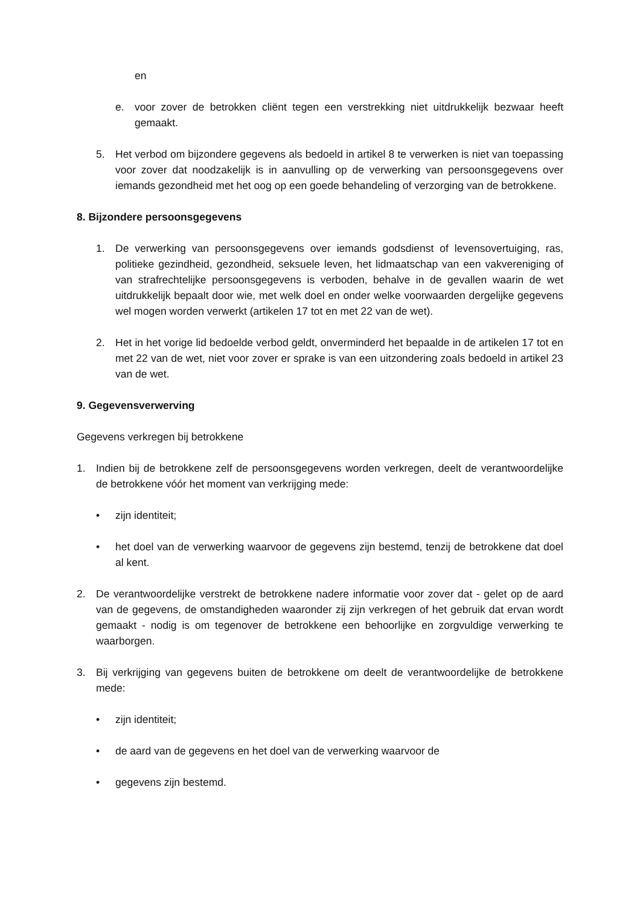en
e. voor zover de betrokken cliënt tegen een verstrekking niet uitdrukkelijk bezwaar heeft gemaakt.
5. Het verbod om bijzondere gegevens als bedoeld in artikel 8 te verwerken is niet van toepassing voor zover dat noodzakelijk is in aanvulling op de verwerking van persoonsgegevens over iemands gezondheid met het oog op een goede behandeling of verzorging van de betrokkene.
8. Bijzondere persoonsgegevens
1. De verwerking van persoonsgegevens over iemands godsdienst of levensovertuiging, ras, politieke gezindheid, gezondheid, seksuele leven, het lidmaatschap van een vakvereniging of van strafrechtelijke persoonsgegevens is verboden, behalve in de gevallen waarin de wet uitdrukkelijk bepaalt door wie, met welk doel en onder welke voorwaarden dergelijke gegevens wel mogen worden verwerkt (artikelen 17 tot en met 22 van de wet).
2. Het in het vorige lid bedoelde verbod geldt, onverminderd het bepaalde in de artikelen 17 tot en met 22 van de wet, niet voor zover er sprake is van een uitzondering zoals bedoeld in artikel 23 van de wet.
9. Gegevensverwerving
Gegevens verkregen bij betrokkene
1. Indien bij de betrokkene zelf de persoonsgegevens worden verkregen, deelt de verantwoordelijke de betrokkene vóór het moment van verkrijging mede:
• zijn identiteit;
• het doel van de verwerking waarvoor de gegevens zijn bestemd, tenzij de betrokkene dat doel al kent.
2. De verantwoordelijke verstrekt de betrokkene nadere informatie voor zover dat - gelet op de aard van de gegevens, de omstandigheden waaronder zij zijn verkregen of het gebruik dat ervan wordt gemaakt - nodig is om tegenover de betrokkene een behoorlijke en zorgvuldige verwerking te waarborgen.
3. Bij verkrijging van gegevens buiten de betrokkene om deelt de verantwoordelijke de betrokkene mede:
• zijn identiteit;
• de aard van de gegevens en het doel van de verwerking waarvoor de
• gegevens zijn bestemd.